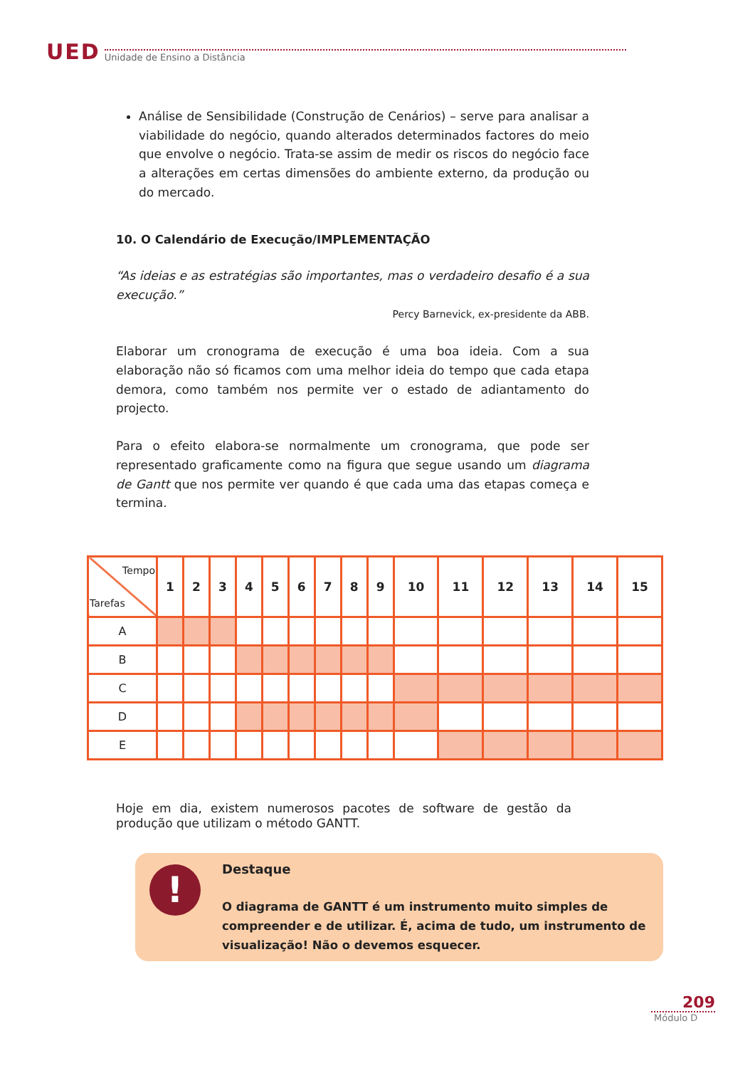UED Unidade de Ensino a Distância
Análise de Sensibilidade (Construção de Cenários) – serve para analisar a viabilidade do negócio, quando alterados determinados factores do meio que envolve o negócio. Trata-se assim de medir os riscos do negócio face a alterações em certas dimensões do ambiente externo, da produção ou do mercado.
10. O Calendário de Execução/IMPLEMENTAÇÃO
“As ideias e as estratégias são importantes, mas o verdadeiro desafio é a sua execução.”
Percy Barnevick, ex-presidente da ABB.
Elaborar um cronograma de execução é uma boa ideia. Com a sua elaboração não só ficamos com uma melhor ideia do tempo que cada etapa demora, como também nos permite ver o estado de adiantamento do projecto.
Para o efeito elabora-se normalmente um cronograma, que pode ser representado graficamente como na figura que segue usando um diagrama de Gantt que nos permite ver quando é que cada uma das etapas começa e termina.
| Tempo Tarefas | 1 | 2 | 3 | 4 | 5 | 6 | 7 | 8 | 9 | 10 | 11 | 12 | 13 | 14 | 15 |
| --- | --- | --- | --- | --- | --- | --- | --- | --- | --- | --- | --- | --- | --- | --- | --- |
| A | | | | | | | | | | | | | | | |
| B | | | | | | | | | | | | | | | |
| C | | | | | | | | | | | | | | | |
| D | | | | | | | | | | | | | | | |
| E | | | | | | | | | | | | | | | |
Hoje em dia, existem numerosos pacotes de software de gestão da produção que utilizam o método GANTT.
!
Destaque
O diagrama de GANTT é um instrumento muito simples de compreender e de utilizar. É, acima de tudo, um instrumento de visualização! Não o devemos esquecer.
209
Módulo D